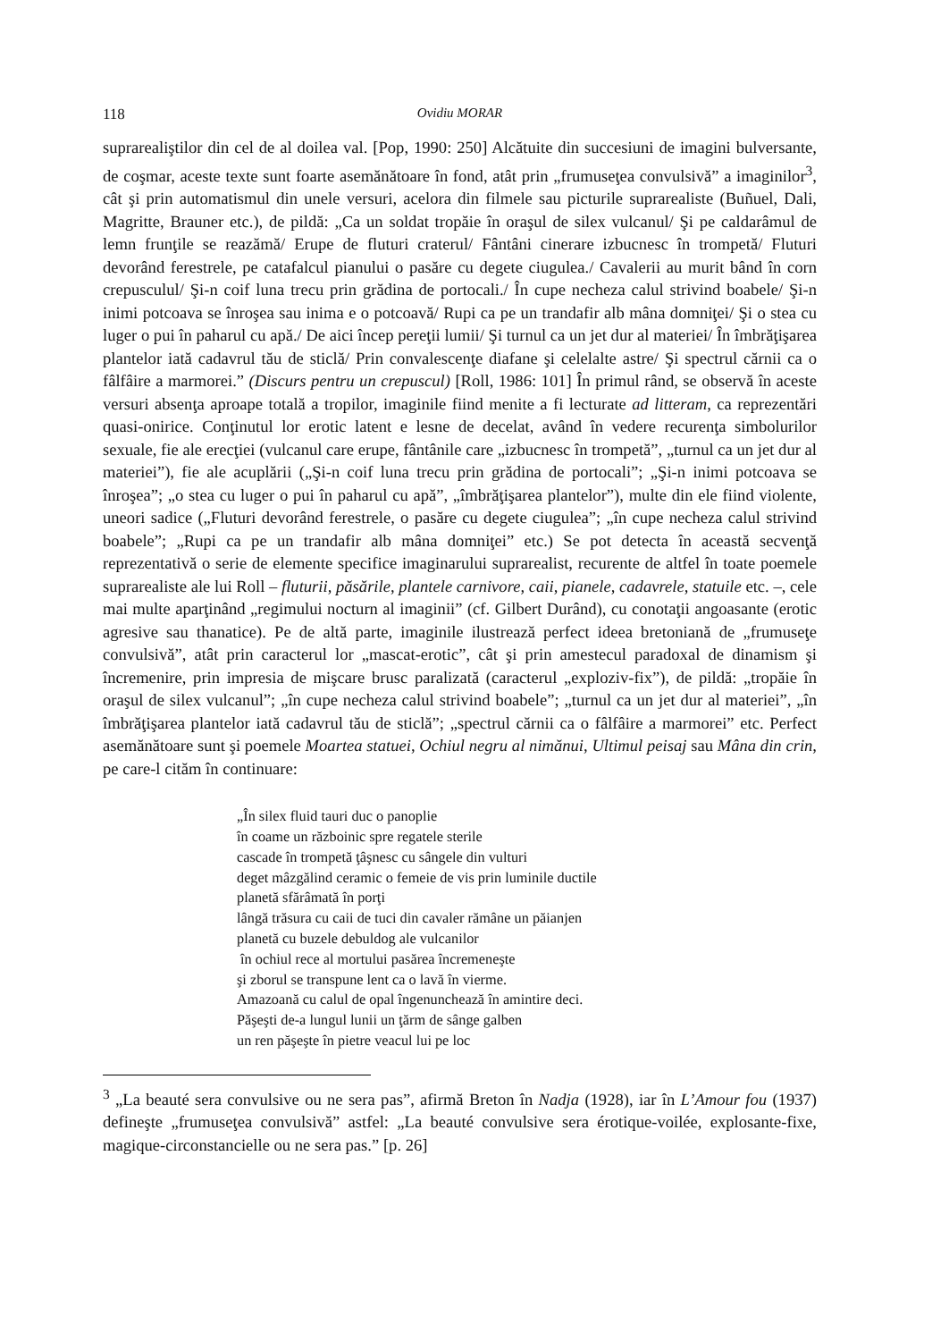118 Ovidiu MORAR
suprarealiştilor din cel de al doilea val. [Pop, 1990: 250] Alcătuite din succesiuni de imagini bulversante, de coşmar, aceste texte sunt foarte asemănătoare în fond, atât prin „frumuseţea convulsivă” a imaginilor<sup>3</sup>, cât şi prin automatismul din unele versuri, acelora din filmele sau picturile suprarealiste (Buñuel, Dali, Magritte, Brauner etc.), de pildă: „Ca un soldat tropăie în oraşul de silex vulcanul/ Şi pe caldarâmul de lemn frunţile se reazămă/ Erupe de fluturi craterul/ Fântâni cinerare izbucnesc în trompetă/ Fluturi devorând ferestrele, pe catafalcul pianului o pasăre cu degete ciugulea./ Cavalerii au murit bând în corn crepusculul/ Şi-n coif luna trecu prin grădina de portocali./ În cupe necheza calul strivind boabele/ Şi-n inimi potcoava se înroşea sau inima e o potcoavă/ Rupi ca pe un trandafir alb mâna domniţei/ Şi o stea cu luger o pui în paharul cu apă./ De aici încep pereţii lumii/ Şi turnul ca un jet dur al materiei/ În îmbrăţişarea plantelor iată cadavrul tău de sticlă/ Prin convalescenţe diafane şi celelalte astre/ Şi spectrul cărnii ca o fâlfâire a marmorei.” (Discurs pentru un crepuscul) [Roll, 1986: 101] În primul rând, se observă în aceste versuri absenţa aproape totală a tropilor, imaginile fiind menite a fi lecturate ad litteram, ca reprezentări quasi-onirice. Conţinutul lor erotic latent e lesne de decelat, având în vedere recurenţa simbolurilor sexuale, fie ale erecţiei (vulcanul care erupe, fântânile care „izbucnesc în trompetă”, „turnul ca un jet dur al materiei”), fie ale acuplării („Şi-n coif luna trecu prin grădina de portocali”; „Şi-n inimi potcoava se înroşea”; „o stea cu luger o pui în paharul cu apă”, „îmbrăţişarea plantelor”), multe din ele fiind violente, uneori sadice („Fluturi devorând ferestrele, o pasăre cu degete ciugulea”; „în cupe necheza calul strivind boabele”; „Rupi ca pe un trandafir alb mâna domniţei” etc.) Se pot detecta în această secvenţă reprezentativă o serie de elemente specifice imaginarului suprarealist, recurente de altfel în toate poemele suprarealiste ale lui Roll – fluturii, păsările, plantele carnivore, caii, pianele, cadavrele, statuile etc. –, cele mai multe aparţinând „regimului nocturn al imaginii” (cf. Gilbert Durând), cu conotaţii angoasante (erotic agresive sau thanatice). Pe de altă parte, imaginile ilustrează perfect ideea bretoniană de „frumuseţe convulsivă”, atât prin caracterul lor „mascat-erotic”, cât şi prin amestecul paradoxal de dinamism şi încremenire, prin impresia de mişcare brusc paralizată (caracterul „exploziv-fix”), de pildă: „tropăie în oraşul de silex vulcanul”; „în cupe necheza calul strivind boabele”; „turnul ca un jet dur al materiei”, „în îmbrăţişarea plantelor iată cadavrul tău de sticlă”; „spectrul cărnii ca o fâlfâire a marmorei” etc. Perfect asemănătoare sunt şi poemele Moartea statuei, Ochiul negru al nimănui, Ultimul peisaj sau Mâna din crin, pe care-l cităm în continuare:
„În silex fluid tauri duc o panoplie
în coame un războinic spre regatele sterile
cascade în trompetă ţâşnesc cu sângele din vulturi
deget mâzgălind ceramic o femeie de vis prin luminile ductile
planetă sfărâmată în porţi
lângă trăsura cu caii de tuci din cavaler rămâne un păianjen
planetă cu buzele debuldog ale vulcanilor
în ochiul rece al mortului pasărea încremeneşte
şi zborul se transpune lent ca o lavă în vierme.
Amazoană cu calul de opal îngenunchează în amintire deci.
Păşeşti de-a lungul lunii un ţărm de sânge galben
un ren păşeşte în pietre veacul lui pe loc
<sup>3</sup> „La beauté sera convulsive ou ne sera pas”, afirmă Breton în Nadja (1928), iar în L’Amour fou (1937) defineşte „frumuseţea convulsivă” astfel: „La beauté convulsive sera érotique-voilée, explosante-fixe, magique-circonstancielle ou ne sera pas.” [p. 26]